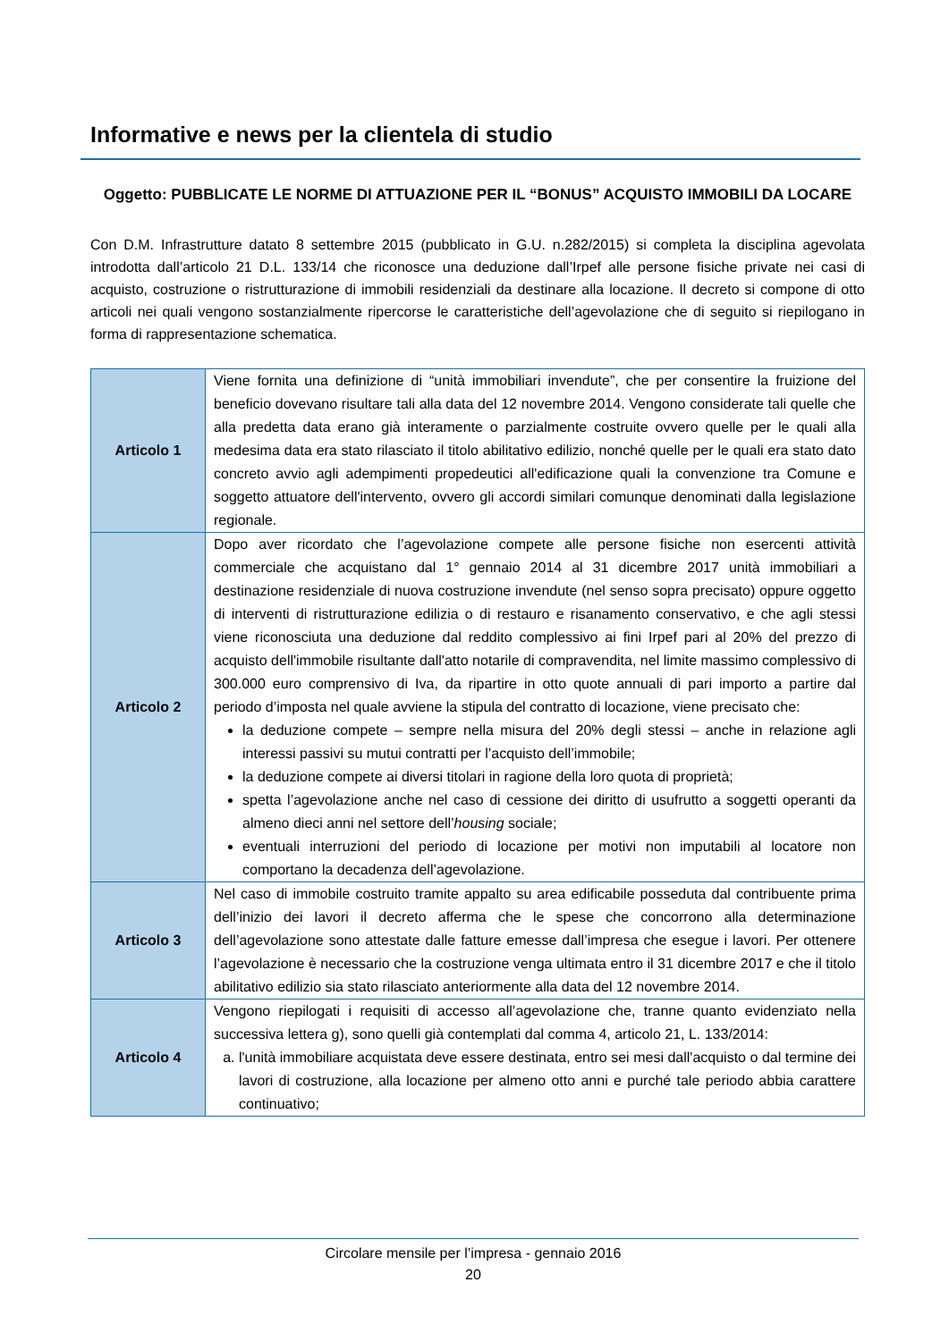Informative e news per la clientela di studio
Oggetto: PUBBLICATE LE NORME DI ATTUAZIONE PER IL “BONUS” ACQUISTO IMMOBILI DA LOCARE
Con D.M. Infrastrutture datato 8 settembre 2015 (pubblicato in G.U. n.282/2015) si completa la disciplina agevolata introdotta dall’articolo 21 D.L. 133/14 che riconosce una deduzione dall’Irpef alle persone fisiche private nei casi di acquisto, costruzione o ristrutturazione di immobili residenziali da destinare alla locazione. Il decreto si compone di otto articoli nei quali vengono sostanzialmente ripercorse le caratteristiche dell’agevolazione che di seguito si riepilogano in forma di rappresentazione schematica.
| Articolo 1 | Viene fornita una definizione di “unità immobiliari invendute”, che per consentire la fruizione del beneficio dovevano risultare tali alla data del 12 novembre 2014. Vengono considerate tali quelle che alla predetta data erano già interamente o parzialmente costruite ovvero quelle per le quali alla medesima data era stato rilasciato il titolo abilitativo edilizio, nonché quelle per le quali era stato dato concreto avvio agli adempimenti propedeutici all'edificazione quali la convenzione tra Comune e soggetto attuatore dell'intervento, ovvero gli accordi similari comunque denominati dalla legislazione regionale. |
| Articolo 2 | Dopo aver ricordato che l’agevolazione compete alle persone fisiche non esercenti attività commerciale che acquistano dal 1° gennaio 2014 al 31 dicembre 2017 unità immobiliari a destinazione residenziale di nuova costruzione invendute (nel senso sopra precisato) oppure oggetto di interventi di ristrutturazione edilizia o di restauro e risanamento conservativo, e che agli stessi viene riconosciuta una deduzione dal reddito complessivo ai fini Irpef pari al 20% del prezzo di acquisto dell'immobile risultante dall'atto notarile di compravendita, nel limite massimo complessivo di 300.000 euro comprensivo di Iva, da ripartire in otto quote annuali di pari importo a partire dal periodo d’imposta nel quale avviene la stipula del contratto di locazione, viene precisato che: la deduzione compete – sempre nella misura del 20% degli stessi – anche in relazione agli interessi passivi su mutui contratti per l’acquisto dell’immobile; la deduzione compete ai diversi titolari in ragione della loro quota di proprietà; spetta l’agevolazione anche nel caso di cessione dei diritto di usufrutto a soggetti operanti da almeno dieci anni nel settore dell’ housing sociale; eventuali interruzioni del periodo di locazione per motivi non imputabili al locatore non comportano la decadenza dell’agevolazione. |
| Articolo 3 | Nel caso di immobile costruito tramite appalto su area edificabile posseduta dal contribuente prima dell’inizio dei lavori il decreto afferma che le spese che concorrono alla determinazione dell’agevolazione sono attestate dalle fatture emesse dall’impresa che esegue i lavori. Per ottenere l’agevolazione è necessario che la costruzione venga ultimata entro il 31 dicembre 2017 e che il titolo abilitativo edilizio sia stato rilasciato anteriormente alla data del 12 novembre 2014. |
| Articolo 4 | Vengono riepilogati i requisiti di accesso all’agevolazione che, tranne quanto evidenziato nella successiva lettera g), sono quelli già contemplati dal comma 4, articolo 21, L. 133/2014: a. l'unità immobiliare acquistata deve essere destinata, entro sei mesi dall'acquisto o dal termine dei lavori di costruzione, alla locazione per almeno otto anni e purché tale periodo abbia carattere continuativo; |
Circolare mensile per l’impresa - gennaio 2016
20